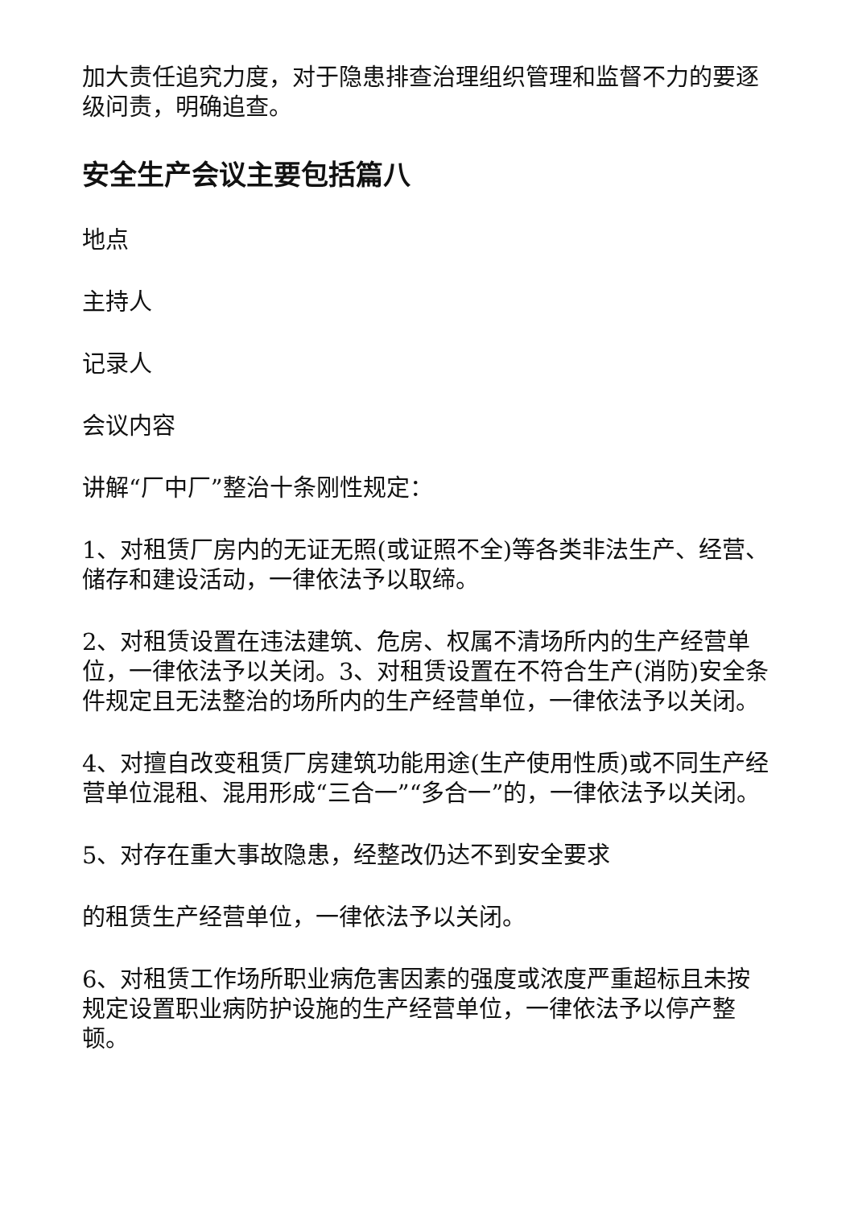加大责任追究力度，对于隐患排查治理组织管理和监督不力的要逐级问责，明确追查。
安全生产会议主要包括篇八
地点
主持人
记录人
会议内容
讲解“厂中厂”整治十条刚性规定：
1、对租赁厂房内的无证无照(或证照不全)等各类非法生产、经营、储存和建设活动，一律依法予以取缔。
2、对租赁设置在违法建筑、危房、权属不清场所内的生产经营单位，一律依法予以关闭。3、对租赁设置在不符合生产(消防)安全条件规定且无法整治的场所内的生产经营单位，一律依法予以关闭。
4、对擅自改变租赁厂房建筑功能用途(生产使用性质)或不同生产经营单位混租、混用形成“三合一”“多合一”的，一律依法予以关闭。
5、对存在重大事故隐患，经整改仍达不到安全要求
的租赁生产经营单位，一律依法予以关闭。
6、对租赁工作场所职业病危害因素的强度或浓度严重超标且未按规定设置职业病防护设施的生产经营单位，一律依法予以停产整顿。